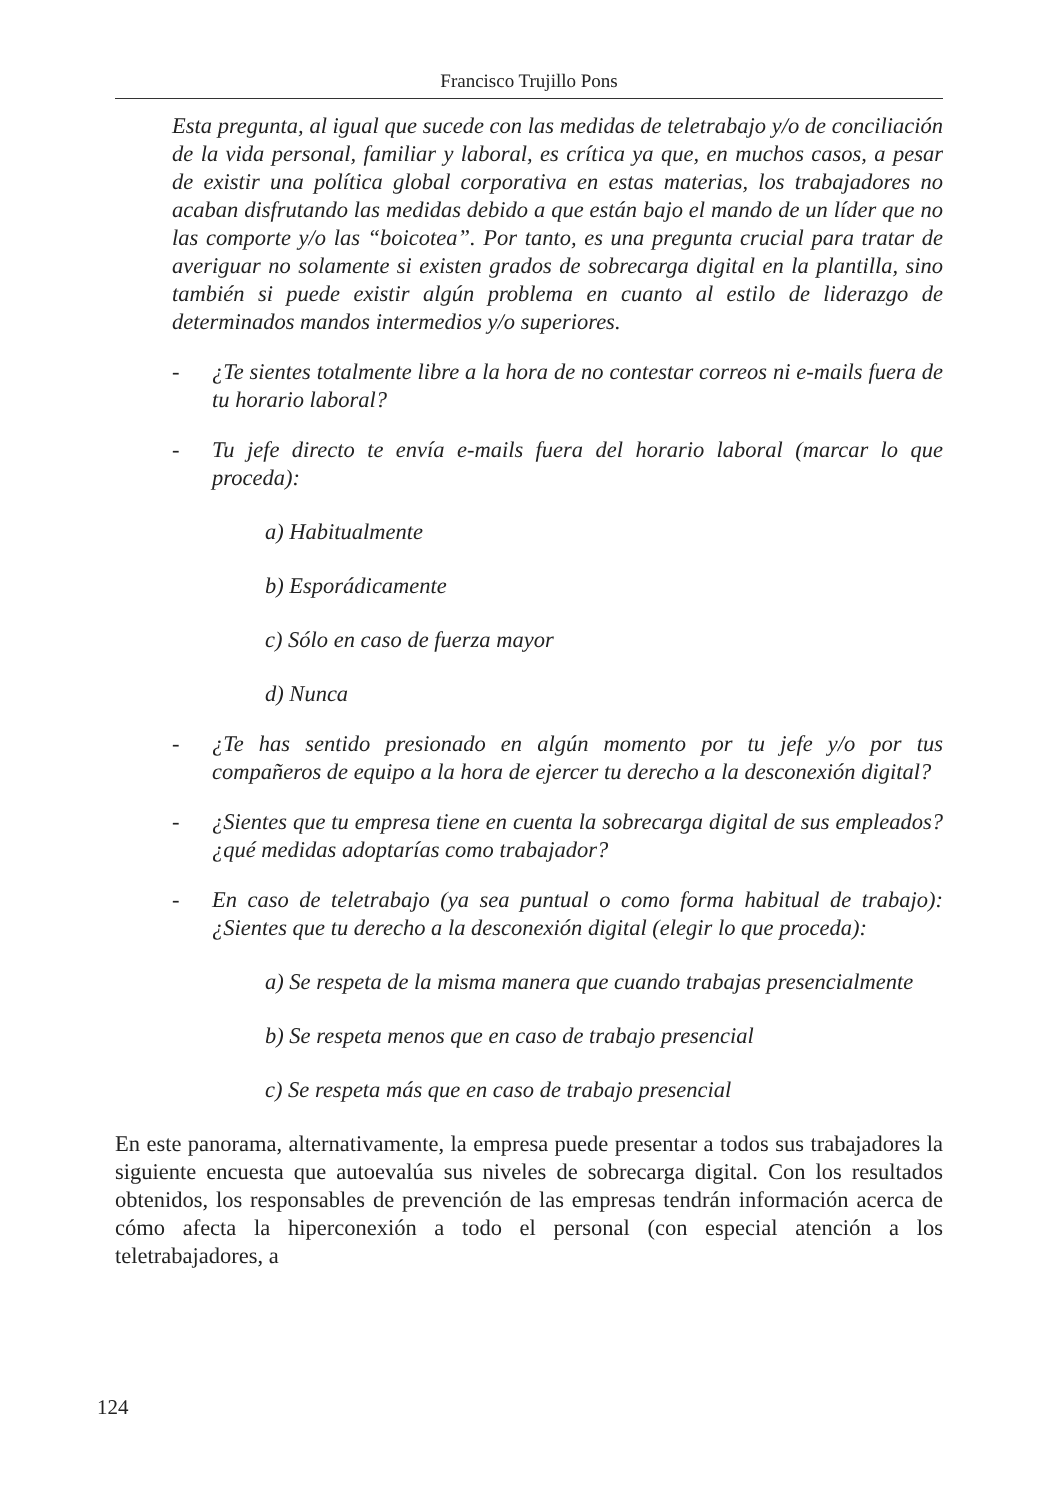Francisco Trujillo Pons
Esta pregunta, al igual que sucede con las medidas de teletrabajo y/o de conciliación de la vida personal, familiar y laboral, es crítica ya que, en muchos casos, a pesar de existir una política global corporativa en estas materias, los trabajadores no acaban disfrutando las medidas debido a que están bajo el mando de un líder que no las comporte y/o las “boicotea”. Por tanto, es una pregunta crucial para tratar de averiguar no solamente si existen grados de sobrecarga digital en la plantilla, sino también si puede existir algún problema en cuanto al estilo de liderazgo de determinados mandos intermedios y/o superiores.
- ¿Te sientes totalmente libre a la hora de no contestar correos ni e-mails fuera de tu horario laboral?
- Tu jefe directo te envía e-mails fuera del horario laboral (marcar lo que proceda):
a) Habitualmente
b) Esporádicamente
c) Sólo en caso de fuerza mayor
d) Nunca
- ¿Te has sentido presionado en algún momento por tu jefe y/o por tus compañeros de equipo a la hora de ejercer tu derecho a la desconexión digital?
- ¿Sientes que tu empresa tiene en cuenta la sobrecarga digital de sus empleados? ¿qué medidas adoptarías como trabajador?
- En caso de teletrabajo (ya sea puntual o como forma habitual de trabajo): ¿Sientes que tu derecho a la desconexión digital (elegir lo que proceda):
a) Se respeta de la misma manera que cuando trabajas presencialmente
b) Se respeta menos que en caso de trabajo presencial
c) Se respeta más que en caso de trabajo presencial
En este panorama, alternativamente, la empresa puede presentar a todos sus trabajadores la siguiente encuesta que autoevalúa sus niveles de sobrecarga digital. Con los resultados obtenidos, los responsables de prevención de las empresas tendrán información acerca de cómo afecta la hiperconexión a todo el personal (con especial atención a los teletrabajadores, a
124